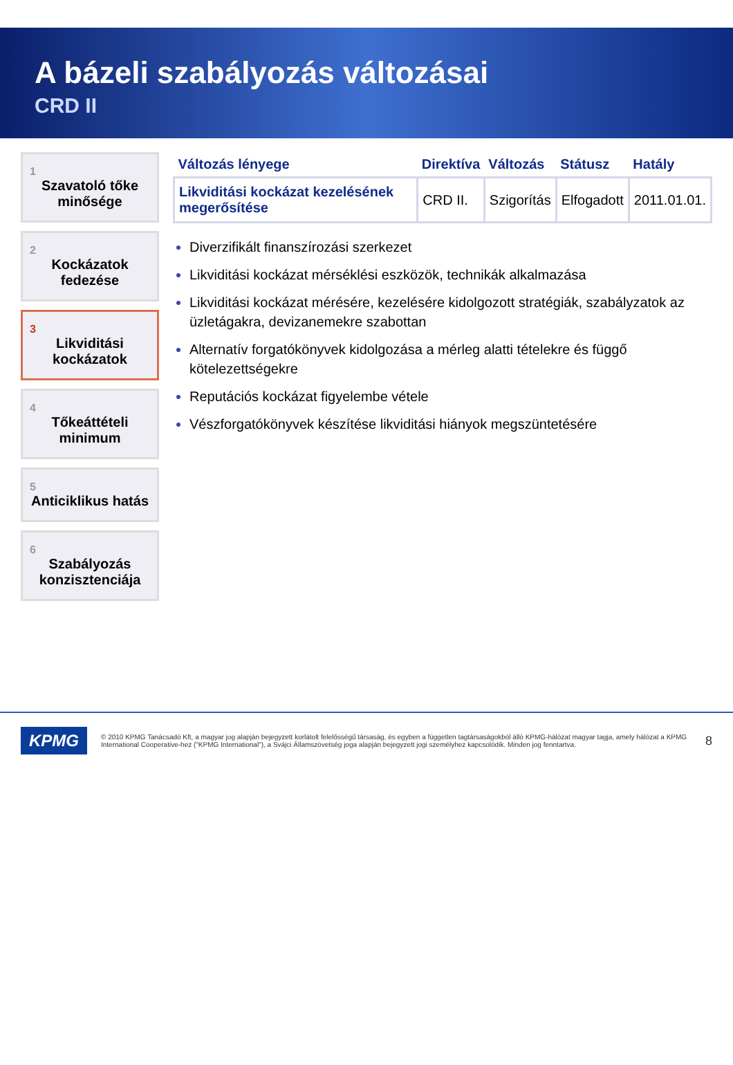A bázeli szabályozás változásai
CRD II
1
Szavatoló tőke minősége
2
Kockázatok fedezése
3
Likviditási kockázatok
4
Tőkeáttételi minimum
5
Anticiklikus hatás
6
Szabályozás konzisztenciája
| Változás lényege | Direktíva | Változás | Státusz | Hatály |
| --- | --- | --- | --- | --- |
| Likviditási kockázat kezelésének megerősítése | CRD II. | Szigorítás | Elfogadott | 2011.01.01. |
Diverzifikált finanszírozási szerkezet
Likviditási kockázat mérséklési eszközök, technikák alkalmazása
Likviditási kockázat mérésére, kezelésére kidolgozott stratégiák, szabályzatok az üzletágakra, devizanemekre szabottan
Alternatív forgatókönyvek kidolgozása a mérleg alatti tételekre és függő kötelezettségekre
Reputációs kockázat figyelembe vétele
Vészforgatókönyvek készítése likviditási hiányok megszüntetésére
KPMG
© 2010 KPMG Tanácsadó Kft, a magyar jog alapján bejegyzett korlátolt felelősségű társaság, és egyben a független tagtársaságokból álló KPMG-hálózat magyar tagja, amely hálózat a KPMG International Cooperative-hez ("KPMG International"), a Svájci Államszövetség joga alapján bejegyzett jogi személyhez kapcsolódik. Minden jog fenntartva.
8